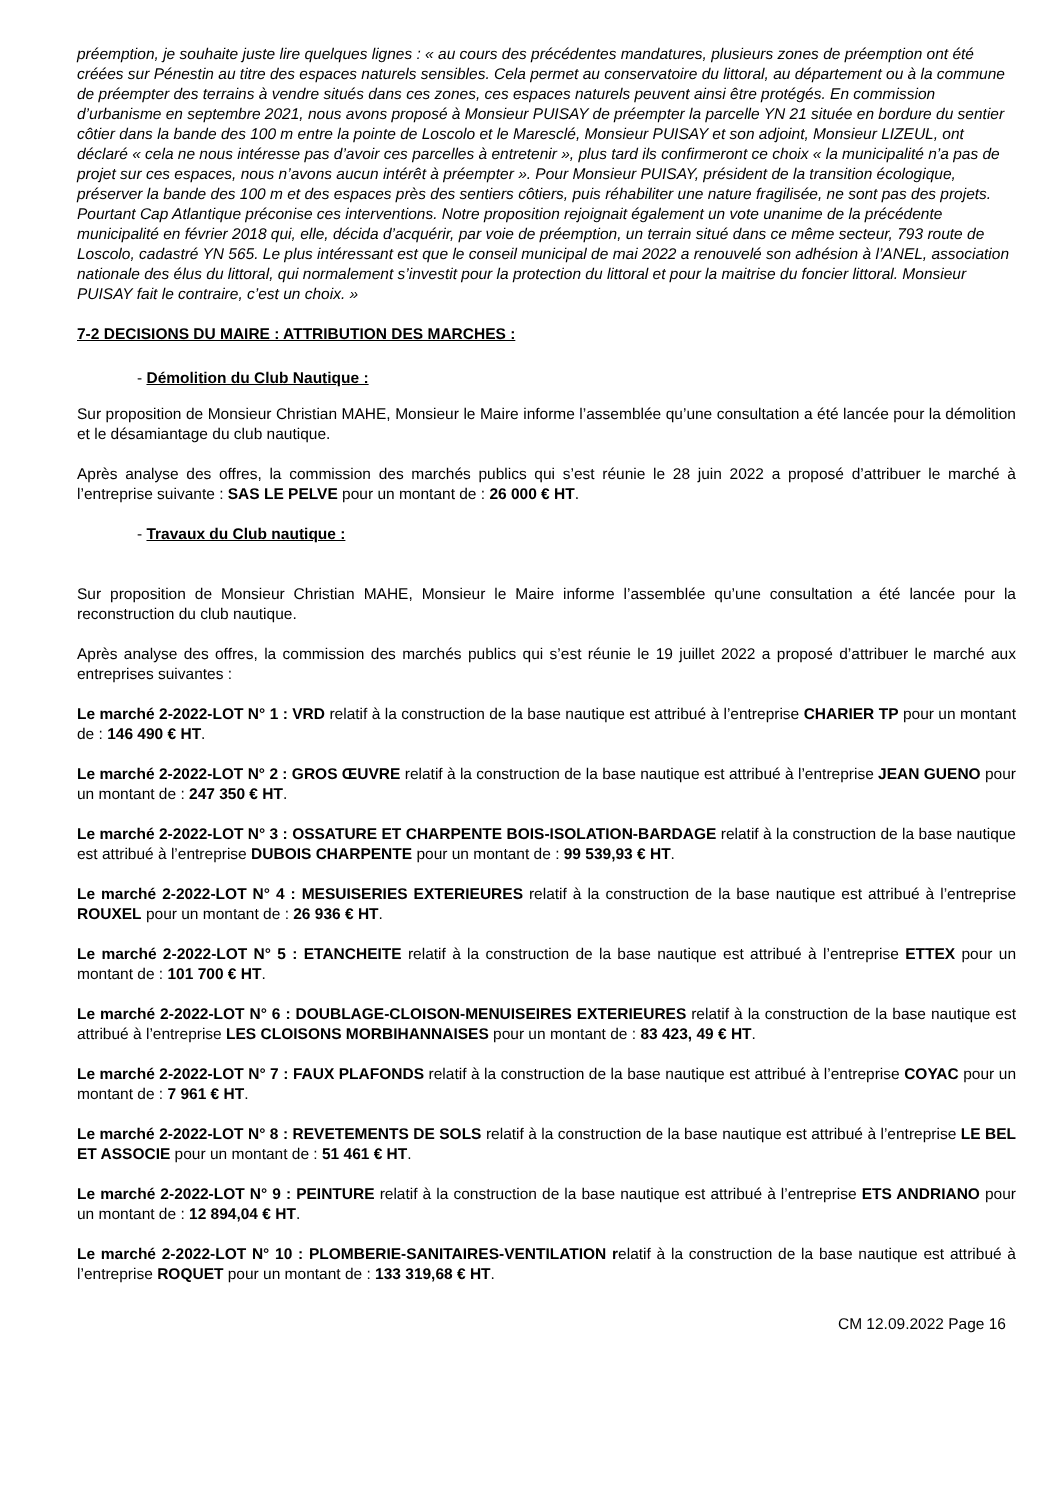préemption, je souhaite juste lire quelques lignes : « au cours des précédentes mandatures, plusieurs zones de préemption ont été créées sur Pénestin au titre des espaces naturels sensibles. Cela permet au conservatoire du littoral, au département ou à la commune de préempter des terrains à vendre situés dans ces zones, ces espaces naturels peuvent ainsi être protégés. En commission d’urbanisme en septembre 2021, nous avons proposé à Monsieur PUISAY de préempter la parcelle YN 21 située en bordure du sentier côtier dans la bande des 100 m entre la pointe de Loscolo et le Maresclé, Monsieur PUISAY et son adjoint, Monsieur LIZEUL, ont déclaré « cela ne nous intéresse pas d’avoir ces parcelles à entretenir », plus tard ils confirmeront ce choix « la municipalité n’a pas de projet sur ces espaces, nous n’avons aucun intérêt à préempter ». Pour Monsieur PUISAY, président de la transition écologique, préserver la bande des 100 m et des espaces près des sentiers côtiers, puis réhabiliter une nature fragilisée, ne sont pas des projets. Pourtant Cap Atlantique préconise ces interventions. Notre proposition rejoignait également un vote unanime de la précédente municipalité en février 2018 qui, elle, décida d’acquérir, par voie de préemption, un terrain situé dans ce même secteur, 793 route de Loscolo, cadastré YN 565. Le plus intéressant est que le conseil municipal de mai 2022 a renouvelé son adhésion à l’ANEL, association nationale des élus du littoral, qui normalement s’investit pour la protection du littoral et pour la maitrise du foncier littoral. Monsieur PUISAY fait le contraire, c’est un choix. »
7-2 DECISIONS DU MAIRE : ATTRIBUTION DES MARCHES :
- Démolition du Club Nautique :
Sur proposition de Monsieur Christian MAHE, Monsieur le Maire informe l’assemblée qu’une consultation a été lancée pour la démolition et le désamiantage du club nautique.
Après analyse des offres, la commission des marchés publics qui s’est réunie le 28 juin 2022 a proposé d’attribuer le marché à l’entreprise suivante : SAS LE PELVE pour un montant de : 26 000 € HT.
- Travaux du Club nautique :
Sur proposition de Monsieur Christian MAHE, Monsieur le Maire informe l’assemblée qu’une consultation a été lancée pour la reconstruction du club nautique.
Après analyse des offres, la commission des marchés publics qui s’est réunie le 19 juillet 2022 a proposé d’attribuer le marché aux entreprises suivantes :
Le marché 2-2022-LOT N° 1 : VRD relatif à la construction de la base nautique est attribué à l’entreprise CHARIER TP pour un montant de : 146 490 € HT.
Le marché 2-2022-LOT N° 2 : GROS ŒUVRE relatif à la construction de la base nautique est attribué à l’entreprise JEAN GUENO pour un montant de : 247 350 € HT.
Le marché 2-2022-LOT N° 3 : OSSATURE ET CHARPENTE BOIS-ISOLATION-BARDAGE relatif à la construction de la base nautique est attribué à l’entreprise DUBOIS CHARPENTE pour un montant de : 99 539,93 € HT.
Le marché 2-2022-LOT N° 4 : MESUISERIES EXTERIEURES relatif à la construction de la base nautique est attribué à l’entreprise ROUXEL pour un montant de : 26 936 € HT.
Le marché 2-2022-LOT N° 5 : ETANCHEITE relatif à la construction de la base nautique est attribué à l’entreprise ETTEX pour un montant de : 101 700 € HT.
Le marché 2-2022-LOT N° 6 : DOUBLAGE-CLOISON-MENUISEIRES EXTERIEURES relatif à la construction de la base nautique est attribué à l’entreprise LES CLOISONS MORBIHANNAISES pour un montant de : 83 423, 49 € HT.
Le marché 2-2022-LOT N° 7 : FAUX PLAFONDS relatif à la construction de la base nautique est attribué à l’entreprise COYAC pour un montant de : 7 961 € HT.
Le marché 2-2022-LOT N° 8 : REVETEMENTS DE SOLS relatif à la construction de la base nautique est attribué à l’entreprise LE BEL ET ASSOCIE pour un montant de : 51 461 € HT.
Le marché 2-2022-LOT N° 9 : PEINTURE relatif à la construction de la base nautique est attribué à l’entreprise ETS ANDRIANO pour un montant de : 12 894,04 € HT.
Le marché 2-2022-LOT N° 10 : PLOMBERIE-SANITAIRES-VENTILATION relatif à la construction de la base nautique est attribué à l’entreprise ROQUET pour un montant de : 133 319,68 € HT.
CM 12.09.2022 Page 16